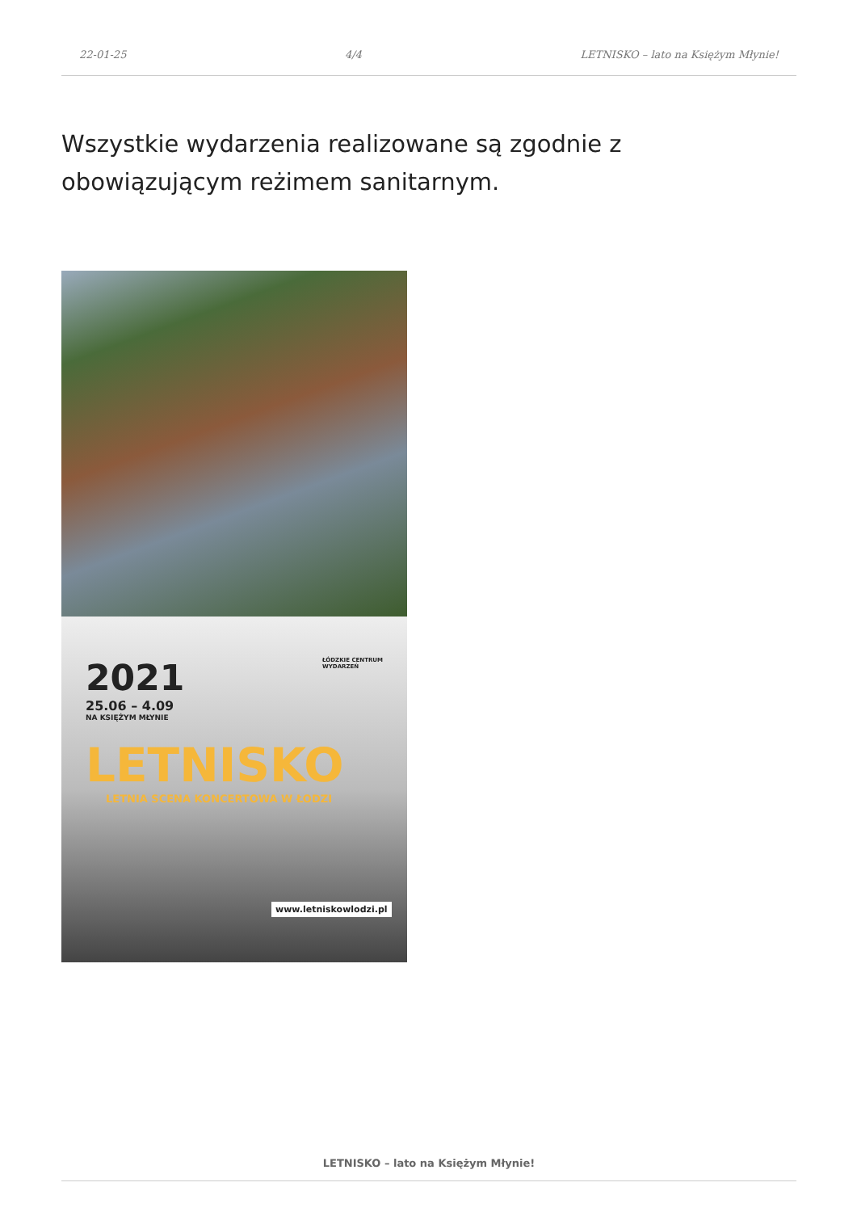22-01-25 4/4 LETNISKO – lato na Księżym Młynie!
Wszystkie wydarzenia realizowane są zgodnie z obowiązującym reżimem sanitarnym.
2021
25.06 – 4.09
NA KSIĘŻYM MŁYNIE
ŁÓDZKIE CENTRUM
WYDARZEŃ
LETNISKO
LETNIA SCENA KONCERTOWA W ŁODZI
www.letniskowlodzi.pl
LETNISKO – lato na Księżym Młynie!